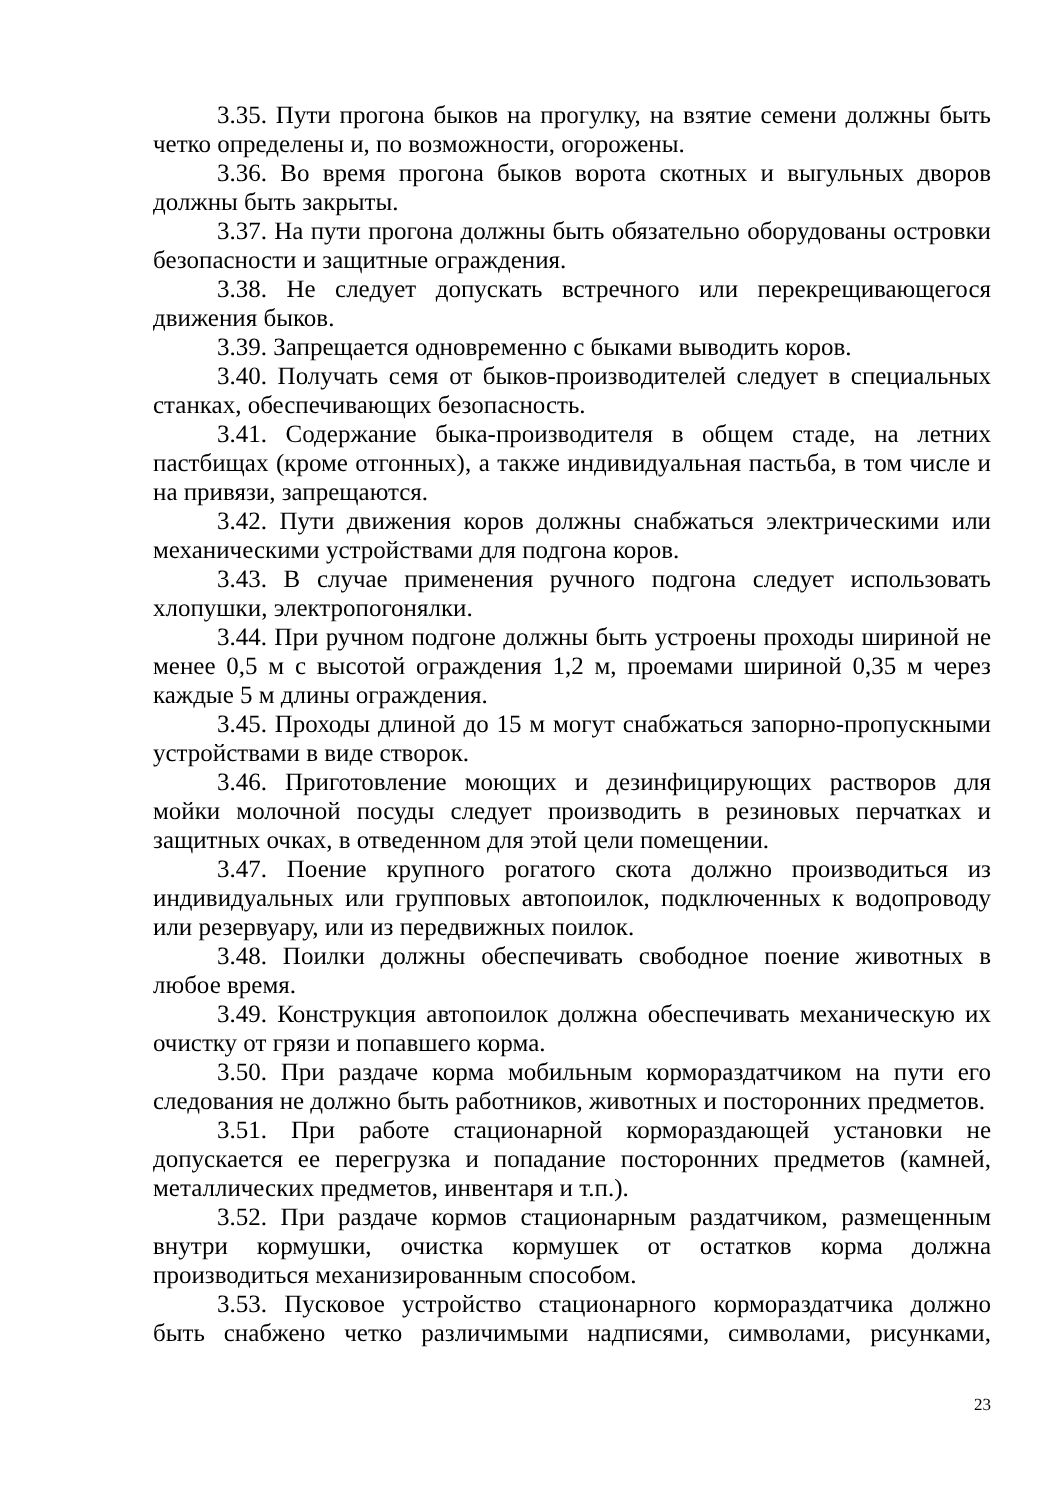3.35. Пути прогона быков на прогулку, на взятие семени должны быть четко определены и, по возможности, огорожены.
3.36. Во время прогона быков ворота скотных и выгульных дворов должны быть закрыты.
3.37. На пути прогона должны быть обязательно оборудованы островки безопасности и защитные ограждения.
3.38. Не следует допускать встречного или перекрещивающегося движения быков.
3.39. Запрещается одновременно с быками выводить коров.
3.40. Получать семя от быков-производителей следует в специальных станках, обеспечивающих безопасность.
3.41. Содержание быка-производителя в общем стаде, на летних пастбищах (кроме отгонных), а также индивидуальная пастьба, в том числе и на привязи, запрещаются.
3.42. Пути движения коров должны снабжаться электрическими или механическими устройствами для подгона коров.
3.43. В случае применения ручного подгона следует использовать хлопушки, электропогонялки.
3.44. При ручном подгоне должны быть устроены проходы шириной не менее 0,5 м с высотой ограждения 1,2 м, проемами шириной 0,35 м через каждые 5 м длины ограждения.
3.45. Проходы длиной до 15 м могут снабжаться запорно-пропускными устройствами в виде створок.
3.46. Приготовление моющих и дезинфицирующих растворов для мойки молочной посуды следует производить в резиновых перчатках и защитных очках, в отведенном для этой цели помещении.
3.47. Поение крупного рогатого скота должно производиться из индивидуальных или групповых автопоилок, подключенных к водопроводу или резервуару, или из передвижных поилок.
3.48. Поилки должны обеспечивать свободное поение животных в любое время.
3.49. Конструкция автопоилок должна обеспечивать механическую их очистку от грязи и попавшего корма.
3.50. При раздаче корма мобильным кормораздатчиком на пути его следования не должно быть работников, животных и посторонних предметов.
3.51. При работе стационарной кормораздающей установки не допускается ее перегрузка и попадание посторонних предметов (камней, металлических предметов, инвентаря и т.п.).
3.52. При раздаче кормов стационарным раздатчиком, размещенным внутри кормушки, очистка кормушек от остатков корма должна производиться механизированным способом.
3.53. Пусковое устройство стационарного кормораздатчика должно быть снабжено четко различимыми надписями, символами, рисунками,
23